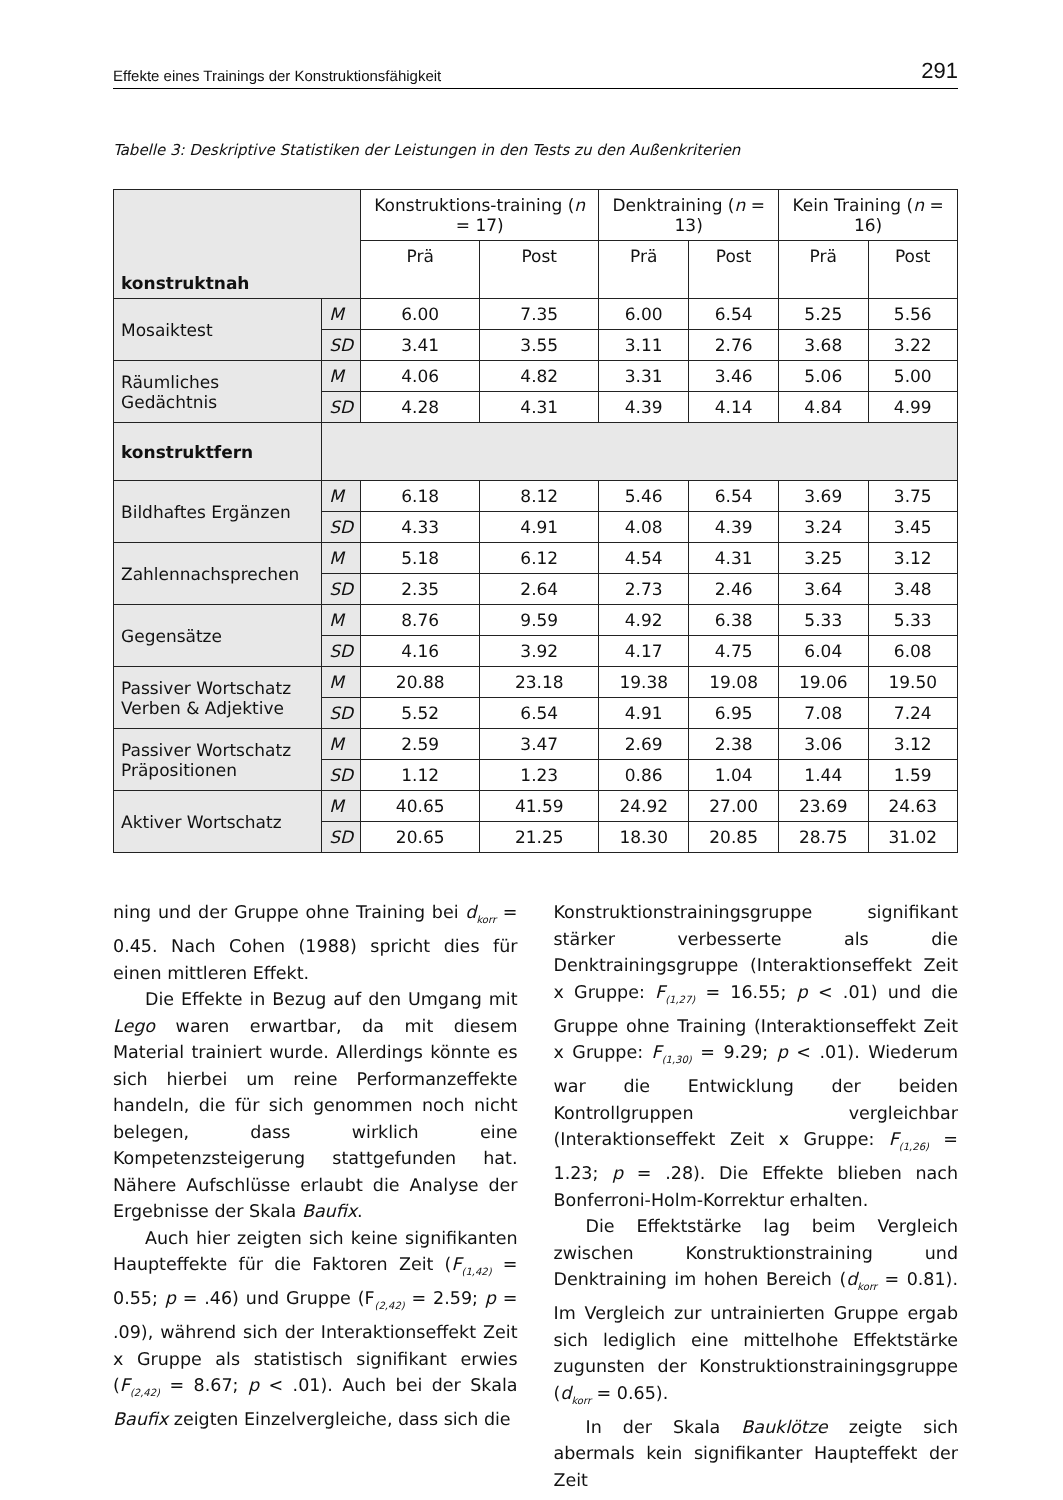Effekte eines Trainings der Konstruktionsfähigkeit 291
Tabelle 3: Deskriptive Statistiken der Leistungen in den Tests zu den Außenkriterien
| konstruktnah | | Konstruktions-training ( n = 17) | | Denktraining ( n = 13) | | Kein Training ( n = 16) | |
| --- | --- | --- | --- | --- | --- | --- | --- |
| | | Prä | Post | Prä | Post | Prä | Post |
| Mosaiktest | M | 6.00 | 7.35 | 6.00 | 6.54 | 5.25 | 5.56 |
| | SD | 3.41 | 3.55 | 3.11 | 2.76 | 3.68 | 3.22 |
| Räumliches Gedächtnis | M | 4.06 | 4.82 | 3.31 | 3.46 | 5.06 | 5.00 |
| | SD | 4.28 | 4.31 | 4.39 | 4.14 | 4.84 | 4.99 |
| konstruktfern | | | | | | | |
| Bildhaftes Ergänzen | M | 6.18 | 8.12 | 5.46 | 6.54 | 3.69 | 3.75 |
| | SD | 4.33 | 4.91 | 4.08 | 4.39 | 3.24 | 3.45 |
| Zahlennachsprechen | M | 5.18 | 6.12 | 4.54 | 4.31 | 3.25 | 3.12 |
| | SD | 2.35 | 2.64 | 2.73 | 2.46 | 3.64 | 3.48 |
| Gegensätze | M | 8.76 | 9.59 | 4.92 | 6.38 | 5.33 | 5.33 |
| | SD | 4.16 | 3.92 | 4.17 | 4.75 | 6.04 | 6.08 |
| Passiver Wortschatz Verben & Adjektive | M | 20.88 | 23.18 | 19.38 | 19.08 | 19.06 | 19.50 |
| | SD | 5.52 | 6.54 | 4.91 | 6.95 | 7.08 | 7.24 |
| Passiver Wortschatz Präpositionen | M | 2.59 | 3.47 | 2.69 | 2.38 | 3.06 | 3.12 |
| | SD | 1.12 | 1.23 | 0.86 | 1.04 | 1.44 | 1.59 |
| Aktiver Wortschatz | M | 40.65 | 41.59 | 24.92 | 27.00 | 23.69 | 24.63 |
| | SD | 20.65 | 21.25 | 18.30 | 20.85 | 28.75 | 31.02 |
ning und der Gruppe ohne Training bei d<sub>korr</sub> = 0.45. Nach Cohen (1988) spricht dies für einen mittleren Effekt.
Die Effekte in Bezug auf den Umgang mit Lego waren erwartbar, da mit diesem Material trainiert wurde. Allerdings könnte es sich hierbei um reine Performanzeffekte handeln, die für sich genommen noch nicht belegen, dass wirklich eine Kompetenzsteigerung stattgefunden hat. Nähere Aufschlüsse erlaubt die Analyse der Ergebnisse der Skala Baufix.
Auch hier zeigten sich keine signifikanten Haupteffekte für die Faktoren Zeit (F<sub>(1,42)</sub> = 0.55; p = .46) und Gruppe (F<sub>(2,42)</sub> = 2.59; p = .09), während sich der Interaktionseffekt Zeit x Gruppe als statistisch signifikant erwies (F<sub>(2,42)</sub> = 8.67; p < .01). Auch bei der Skala Baufix zeigten Einzelvergleiche, dass sich die
Konstruktionstrainingsgruppe signifikant stärker verbesserte als die Denktrainingsgruppe (Interaktionseffekt Zeit x Gruppe: F<sub>(1,27)</sub> = 16.55; p < .01) und die Gruppe ohne Training (Interaktionseffekt Zeit x Gruppe: F<sub>(1,30)</sub> = 9.29; p < .01). Wiederum war die Entwicklung der beiden Kontrollgruppen vergleichbar (Interaktionseffekt Zeit x Gruppe: F<sub>(1,26)</sub> = 1.23; p = .28). Die Effekte blieben nach Bonferroni-Holm-Korrektur erhalten.
Die Effektstärke lag beim Vergleich zwischen Konstruktionstraining und Denktraining im hohen Bereich (d<sub>korr</sub> = 0.81). Im Vergleich zur untrainierten Gruppe ergab sich lediglich eine mittelhohe Effektstärke zugunsten der Konstruktionstrainingsgruppe (d<sub>korr</sub> = 0.65).
In der Skala Bauklötze zeigte sich abermals kein signifikanter Haupteffekt der Zeit